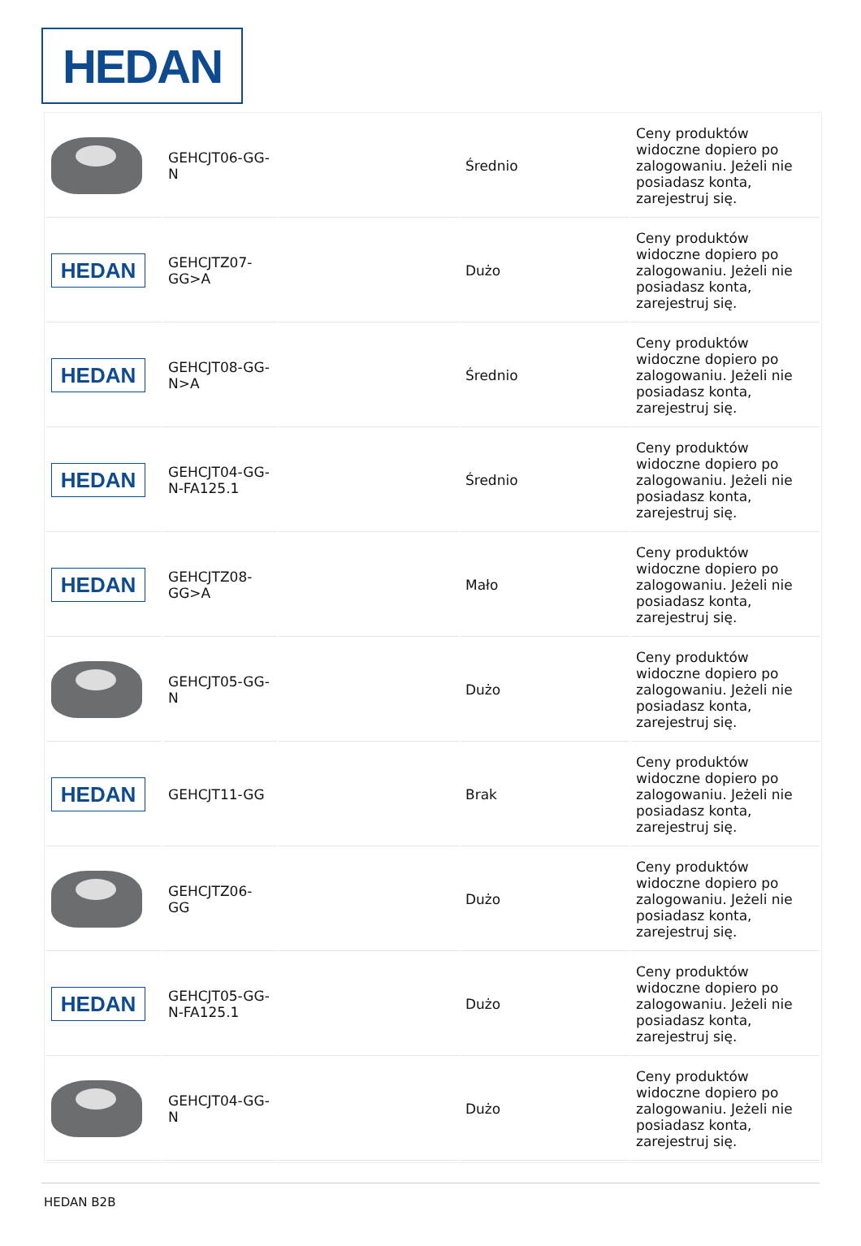HEDAN
| | GEHCJT06-GG-N | | Średnio | Ceny produktów widoczne dopiero po zalogowaniu. Jeżeli nie posiadasz konta, zarejestruj się. |
| HEDAN | GEHCJTZ07-GG>A | | Dużo | Ceny produktów widoczne dopiero po zalogowaniu. Jeżeli nie posiadasz konta, zarejestruj się. |
| HEDAN | GEHCJT08-GG-N>A | | Średnio | Ceny produktów widoczne dopiero po zalogowaniu. Jeżeli nie posiadasz konta, zarejestruj się. |
| HEDAN | GEHCJT04-GG-N-FA125.1 | | Średnio | Ceny produktów widoczne dopiero po zalogowaniu. Jeżeli nie posiadasz konta, zarejestruj się. |
| HEDAN | GEHCJTZ08-GG>A | | Mało | Ceny produktów widoczne dopiero po zalogowaniu. Jeżeli nie posiadasz konta, zarejestruj się. |
| | GEHCJT05-GG-N | | Dużo | Ceny produktów widoczne dopiero po zalogowaniu. Jeżeli nie posiadasz konta, zarejestruj się. |
| HEDAN | GEHCJT11-GG | | Brak | Ceny produktów widoczne dopiero po zalogowaniu. Jeżeli nie posiadasz konta, zarejestruj się. |
| | GEHCJTZ06-GG | | Dużo | Ceny produktów widoczne dopiero po zalogowaniu. Jeżeli nie posiadasz konta, zarejestruj się. |
| HEDAN | GEHCJT05-GG-N-FA125.1 | | Dużo | Ceny produktów widoczne dopiero po zalogowaniu. Jeżeli nie posiadasz konta, zarejestruj się. |
| | GEHCJT04-GG-N | | Dużo | Ceny produktów widoczne dopiero po zalogowaniu. Jeżeli nie posiadasz konta, zarejestruj się. |
HEDAN B2B